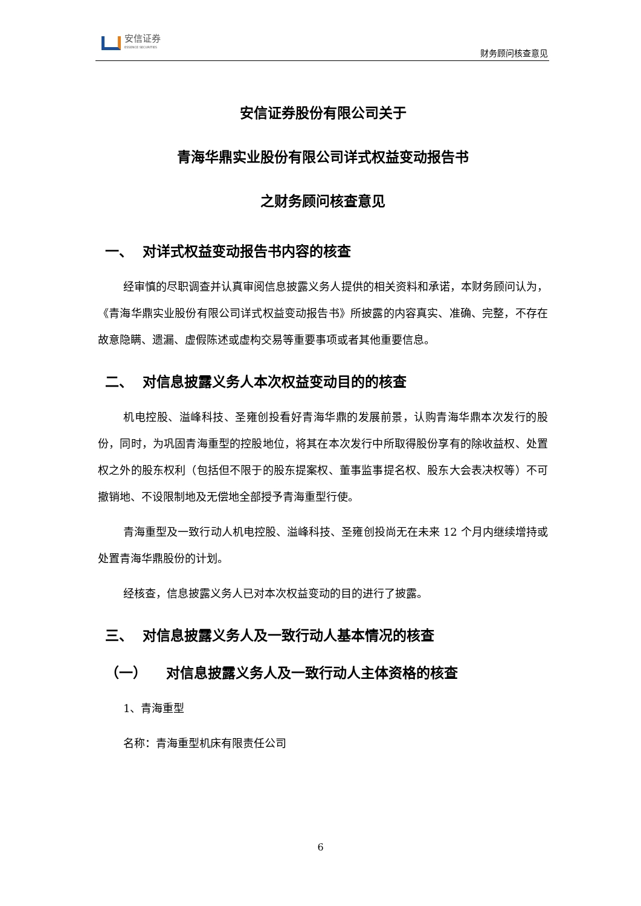安信证券
ESSENCE SECURITIES
财务顾问核查意见
安信证券股份有限公司关于
青海华鼎实业股份有限公司详式权益变动报告书
之财务顾问核查意见
一、 对详式权益变动报告书内容的核查
经审慎的尽职调查并认真审阅信息披露义务人提供的相关资料和承诺，本财务顾问认为，《青海华鼎实业股份有限公司详式权益变动报告书》所披露的内容真实、准确、完整，不存在故意隐瞒、遗漏、虚假陈述或虚构交易等重要事项或者其他重要信息。
二、 对信息披露义务人本次权益变动目的的核查
机电控股、溢峰科技、圣雍创投看好青海华鼎的发展前景，认购青海华鼎本次发行的股份，同时，为巩固青海重型的控股地位，将其在本次发行中所取得股份享有的除收益权、处置权之外的股东权利（包括但不限于的股东提案权、董事监事提名权、股东大会表决权等）不可撤销地、不设限制地及无偿地全部授予青海重型行使。
青海重型及一致行动人机电控股、溢峰科技、圣雍创投尚无在未来 12 个月内继续增持或处置青海华鼎股份的计划。
经核查，信息披露义务人已对本次权益变动的目的进行了披露。
三、 对信息披露义务人及一致行动人基本情况的核查
（一） 对信息披露义务人及一致行动人主体资格的核查
1、青海重型
名称：青海重型机床有限责任公司
6